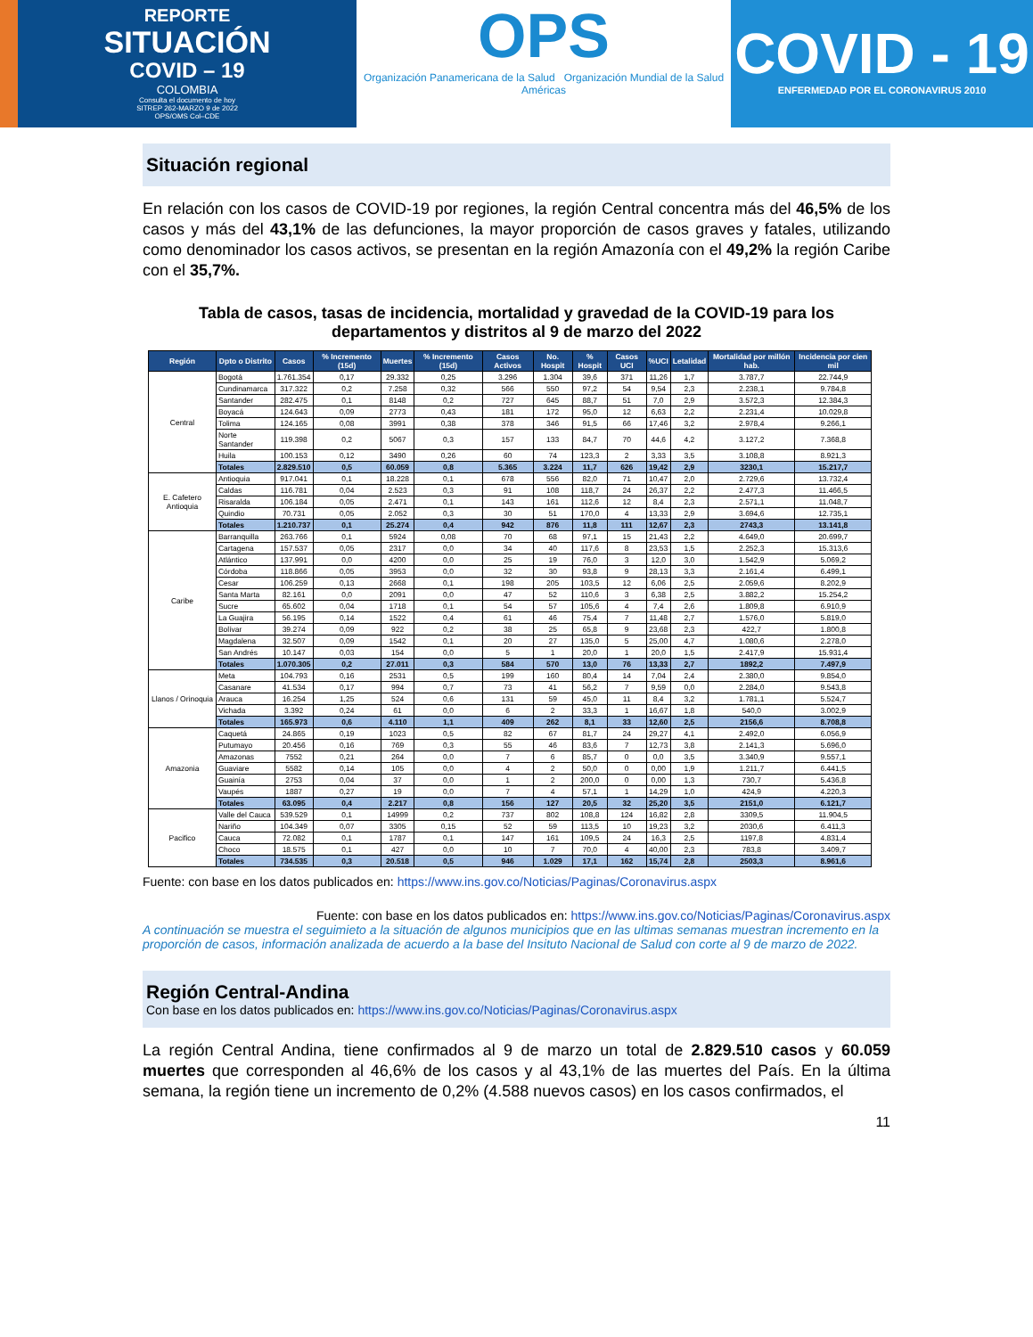REPORTE
SITUACIÓN
COVID – 19
COLOMBIA
Consulta el documento de hoy
SITREP 262-MARZO 9 de 2022
OPS/OMS Col–CDE
OPS
Organización Panamericana de la Salud Organización Mundial de la Salud Américas
COVID - 19
ENFERMEDAD POR EL CORONAVIRUS 2010
Situación regional
En relación con los casos de COVID-19 por regiones, la región Central concentra más del 46,5% de los casos y más del 43,1% de las defunciones, la mayor proporción de casos graves y fatales, utilizando como denominador los casos activos, se presentan en la región Amazonía con el 49,2% la región Caribe con el 35,7%.
Tabla de casos, tasas de incidencia, mortalidad y gravedad de la COVID-19 para los departamentos y distritos al 9 de marzo del 2022
| Región | Dpto o Distrito | Casos | % Incremento (15d) | Muertes | % Incremento (15d) | Casos Activos | No. Hospit | % Hospit | Casos UCI | %UCI | Letalidad | Mortalidad por millón hab. | Incidencia por cien mil |
| --- | --- | --- | --- | --- | --- | --- | --- | --- | --- | --- | --- | --- | --- |
| Central | Bogotá | 1.761.354 | 0,17 | 29.332 | 0,25 | 3.296 | 1.304 | 39,6 | 371 | 11,26 | 1,7 | 3.787,7 | 22.744,9 |
| | Cundinamarca | 317.322 | 0,2 | 7.258 | 0,32 | 566 | 550 | 97,2 | 54 | 9,54 | 2,3 | 2.238,1 | 9.784,8 |
| | Santander | 282.475 | 0,1 | 8148 | 0,2 | 727 | 645 | 88,7 | 51 | 7,0 | 2,9 | 3.572,3 | 12.384,3 |
| | Boyacá | 124.643 | 0,09 | 2773 | 0,43 | 181 | 172 | 95,0 | 12 | 6,63 | 2,2 | 2.231,4 | 10.029,8 |
| | Tolima | 124.165 | 0,08 | 3991 | 0,38 | 378 | 346 | 91,5 | 66 | 17,46 | 3,2 | 2.978,4 | 9.266,1 |
| | Norte Santander | 119.398 | 0,2 | 5067 | 0,3 | 157 | 133 | 84,7 | 70 | 44,6 | 4,2 | 3.127,2 | 7.368,8 |
| | Huila | 100.153 | 0,12 | 3490 | 0,26 | 60 | 74 | 123,3 | 2 | 3,33 | 3,5 | 3.108,8 | 8.921,3 |
| | Totales | 2.829.510 | 0,5 | 60.059 | 0,8 | 5.365 | 3.224 | 11,7 | 626 | 19,42 | 2,9 | 3230,1 | 15.217,7 |
| E. Cafetero Antioquia | Antioquia | 917.041 | 0,1 | 18.228 | 0,1 | 678 | 556 | 82,0 | 71 | 10,47 | 2,0 | 2.729,6 | 13.732,4 |
| | Caldas | 116.781 | 0,04 | 2.523 | 0,3 | 91 | 108 | 118,7 | 24 | 26,37 | 2,2 | 2.477,3 | 11.466,5 |
| | Risaralda | 106.184 | 0,05 | 2.471 | 0,1 | 143 | 161 | 112,6 | 12 | 8,4 | 2,3 | 2.571,1 | 11.048,7 |
| | Quindio | 70.731 | 0,05 | 2.052 | 0,3 | 30 | 51 | 170,0 | 4 | 13,33 | 2,9 | 3.694,6 | 12.735,1 |
| | Totales | 1.210.737 | 0,1 | 25.274 | 0,4 | 942 | 876 | 11,8 | 111 | 12,67 | 2,3 | 2743,3 | 13.141,8 |
| Caribe | Barranquilla | 263.766 | 0,1 | 5924 | 0,08 | 70 | 68 | 97,1 | 15 | 21,43 | 2,2 | 4.649,0 | 20.699,7 |
| | Cartagena | 157.537 | 0,05 | 2317 | 0,0 | 34 | 40 | 117,6 | 8 | 23,53 | 1,5 | 2.252,3 | 15.313,6 |
| | Atlántico | 137.991 | 0,0 | 4200 | 0,0 | 25 | 19 | 76,0 | 3 | 12,0 | 3,0 | 1.542,9 | 5.069,2 |
| | Córdoba | 118.866 | 0,05 | 3953 | 0,0 | 32 | 30 | 93,8 | 9 | 28,13 | 3,3 | 2.161,4 | 6.499,1 |
| | Cesar | 106.259 | 0,13 | 2668 | 0,1 | 198 | 205 | 103,5 | 12 | 6,06 | 2,5 | 2.059,6 | 8.202,9 |
| | Santa Marta | 82.161 | 0,0 | 2091 | 0,0 | 47 | 52 | 110,6 | 3 | 6,38 | 2,5 | 3.882,2 | 15.254,2 |
| | Sucre | 65.602 | 0,04 | 1718 | 0,1 | 54 | 57 | 105,6 | 4 | 7,4 | 2,6 | 1.809,8 | 6.910,9 |
| | La Guajira | 56.195 | 0,14 | 1522 | 0,4 | 61 | 46 | 75,4 | 7 | 11,48 | 2,7 | 1.576,0 | 5.819,0 |
| | Bolívar | 39.274 | 0,09 | 922 | 0,2 | 38 | 25 | 65,8 | 9 | 23,68 | 2,3 | 422,7 | 1.800,8 |
| | Magdalena | 32.507 | 0,09 | 1542 | 0,1 | 20 | 27 | 135,0 | 5 | 25,00 | 4,7 | 1.080,6 | 2.278,0 |
| | San Andrés | 10.147 | 0,03 | 154 | 0,0 | 5 | 1 | 20,0 | 1 | 20,0 | 1,5 | 2.417,9 | 15.931,4 |
| | Totales | 1.070.305 | 0,2 | 27.011 | 0,3 | 584 | 570 | 13,0 | 76 | 13,33 | 2,7 | 1892,2 | 7.497,9 |
| Llanos / Orinoquia | Meta | 104.793 | 0,16 | 2531 | 0,5 | 199 | 160 | 80,4 | 14 | 7,04 | 2,4 | 2.380,0 | 9.854,0 |
| | Casanare | 41.534 | 0,17 | 994 | 0,7 | 73 | 41 | 56,2 | 7 | 9,59 | 0,0 | 2.284,0 | 9.543,8 |
| | Arauca | 16.254 | 1,25 | 524 | 0,6 | 131 | 59 | 45,0 | 11 | 8,4 | 3,2 | 1.781,1 | 5.524,7 |
| | Vichada | 3.392 | 0,24 | 61 | 0,0 | 6 | 2 | 33,3 | 1 | 16,67 | 1,8 | 540,0 | 3.002,9 |
| | Totales | 165.973 | 0,6 | 4.110 | 1,1 | 409 | 262 | 8,1 | 33 | 12,60 | 2,5 | 2156,6 | 8.708,8 |
| Amazonia | Caquetá | 24.865 | 0,19 | 1023 | 0,5 | 82 | 67 | 81,7 | 24 | 29,27 | 4,1 | 2.492,0 | 6.056,9 |
| | Putumayo | 20.456 | 0,16 | 769 | 0,3 | 55 | 46 | 83,6 | 7 | 12,73 | 3,8 | 2.141,3 | 5.696,0 |
| | Amazonas | 7552 | 0,21 | 264 | 0,0 | 7 | 6 | 85,7 | 0 | 0,0 | 3,5 | 3.340,9 | 9.557,1 |
| | Guaviare | 5582 | 0,14 | 105 | 0,0 | 4 | 2 | 50,0 | 0 | 0,00 | 1,9 | 1.211,7 | 6.441,5 |
| | Guainía | 2753 | 0,04 | 37 | 0,0 | 1 | 2 | 200,0 | 0 | 0,00 | 1,3 | 730,7 | 5.436,8 |
| | Vaupés | 1887 | 0,27 | 19 | 0,0 | 7 | 4 | 57,1 | 1 | 14,29 | 1,0 | 424,9 | 4.220,3 |
| | Totales | 63.095 | 0,4 | 2.217 | 0,8 | 156 | 127 | 20,5 | 32 | 25,20 | 3,5 | 2151,0 | 6.121,7 |
| Pacifico | Valle del Cauca | 539.529 | 0,1 | 14999 | 0,2 | 737 | 802 | 108,8 | 124 | 16,82 | 2,8 | 3309,5 | 11.904,5 |
| | Nariño | 104.349 | 0,07 | 3305 | 0,15 | 52 | 59 | 113,5 | 10 | 19,23 | 3,2 | 2030,6 | 6.411,3 |
| | Cauca | 72.082 | 0,1 | 1787 | 0,1 | 147 | 161 | 109,5 | 24 | 16,3 | 2,5 | 1197,8 | 4.831,4 |
| | Choco | 18.575 | 0,1 | 427 | 0,0 | 10 | 7 | 70,0 | 4 | 40,00 | 2,3 | 783,8 | 3.409,7 |
| | Totales | 734.535 | 0,3 | 20.518 | 0,5 | 946 | 1.029 | 17,1 | 162 | 15,74 | 2,8 | 2503,3 | 8.961,6 |
Fuente: con base en los datos publicados en: https://www.ins.gov.co/Noticias/Paginas/Coronavirus.aspx
Fuente: con base en los datos publicados en: https://www.ins.gov.co/Noticias/Paginas/Coronavirus.aspx
A continuación se muestra el seguimieto a la situación de algunos municipios que en las ultimas semanas muestran incremento en la proporción de casos, información analizada de acuerdo a la base del Insituto Nacional de Salud con corte al 9 de marzo de 2022.
Región Central-Andina
Con base en los datos publicados en: https://www.ins.gov.co/Noticias/Paginas/Coronavirus.aspx
La región Central Andina, tiene confirmados al 9 de marzo un total de 2.829.510 casos y 60.059 muertes que corresponden al 46,6% de los casos y al 43,1% de las muertes del País. En la última semana, la región tiene un incremento de 0,2% (4.588 nuevos casos) en los casos confirmados, el
11